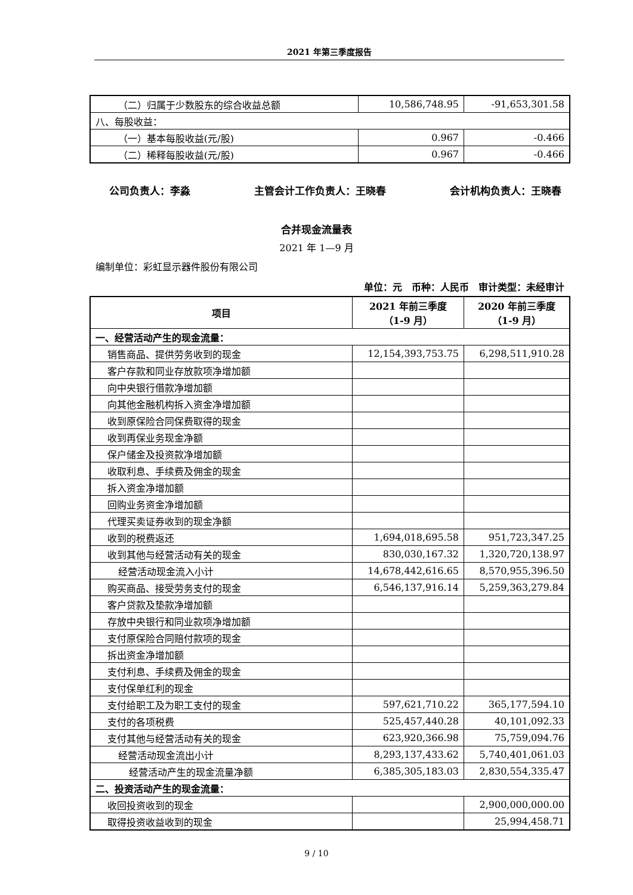2021 年第三季度报告
| （二）归属于少数股东的综合收益总额 | 10,586,748.95 | -91,653,301.58 |
| 八、每股收益： | | |
| （一）基本每股收益(元/股) | 0.967 | -0.466 |
| （二）稀释每股收益(元/股) | 0.967 | -0.466 |
公司负责人：李淼 主管会计工作负责人：王晓春 会计机构负责人：王晓春
合并现金流量表
2021 年 1—9 月
编制单位：彩虹显示器件股份有限公司
单位：元　币种：人民币　审计类型：未经审计
| 项目 | 2021 年前三季度 （1-9 月） | 2020 年前三季度 （1-9 月） |
| --- | --- | --- |
| 一、经营活动产生的现金流量： | | |
| 销售商品、提供劳务收到的现金 | 12,154,393,753.75 | 6,298,511,910.28 |
| 客户存款和同业存放款项净增加额 | | |
| 向中央银行借款净增加额 | | |
| 向其他金融机构拆入资金净增加额 | | |
| 收到原保险合同保费取得的现金 | | |
| 收到再保业务现金净额 | | |
| 保户储金及投资款净增加额 | | |
| 收取利息、手续费及佣金的现金 | | |
| 拆入资金净增加额 | | |
| 回购业务资金净增加额 | | |
| 代理买卖证券收到的现金净额 | | |
| 收到的税费返还 | 1,694,018,695.58 | 951,723,347.25 |
| 收到其他与经营活动有关的现金 | 830,030,167.32 | 1,320,720,138.97 |
| 经营活动现金流入小计 | 14,678,442,616.65 | 8,570,955,396.50 |
| 购买商品、接受劳务支付的现金 | 6,546,137,916.14 | 5,259,363,279.84 |
| 客户贷款及垫款净增加额 | | |
| 存放中央银行和同业款项净增加额 | | |
| 支付原保险合同赔付款项的现金 | | |
| 拆出资金净增加额 | | |
| 支付利息、手续费及佣金的现金 | | |
| 支付保单红利的现金 | | |
| 支付给职工及为职工支付的现金 | 597,621,710.22 | 365,177,594.10 |
| 支付的各项税费 | 525,457,440.28 | 40,101,092.33 |
| 支付其他与经营活动有关的现金 | 623,920,366.98 | 75,759,094.76 |
| 经营活动现金流出小计 | 8,293,137,433.62 | 5,740,401,061.03 |
| 经营活动产生的现金流量净额 | 6,385,305,183.03 | 2,830,554,335.47 |
| 二、投资活动产生的现金流量： | | |
| 收回投资收到的现金 | | 2,900,000,000.00 |
| 取得投资收益收到的现金 | | 25,994,458.71 |
9 / 10